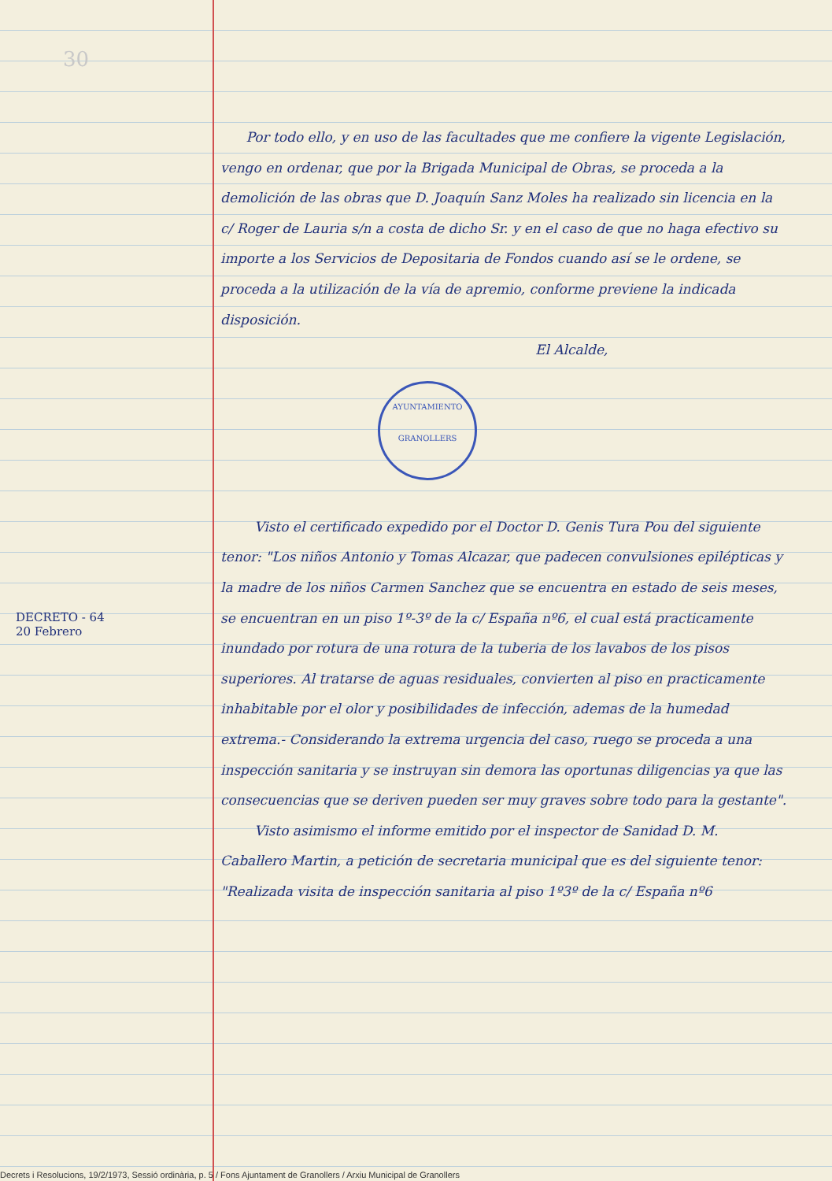30
DECRETO - 64
20 Febrero
Por todo ello, y en uso de las facultades que me confiere la vigente Legislación, vengo en ordenar, que por la Brigada Municipal de Obras, se proceda a la demolición de las obras que D. Joaquín Sanz Moles ha realizado sin licencia en la c/ Roger de Lauria s/n a costa de dicho Sr. y en el caso de que no haga efectivo su importe a los Servicios de Depositaria de Fondos cuando así se le ordene, se proceda a la utilización de la vía de apremio, conforme previene la indicada disposición.
El Alcalde,
AYUNTAMIENTO
GRANOLLERS
Visto el certificado expedido por el Doctor D. Genis Tura Pou del siguiente tenor: "Los niños Antonio y Tomas Alcazar, que padecen convulsiones epilépticas y la madre de los niños Carmen Sanchez que se encuentra en estado de seis meses, se encuentran en un piso 1º-3º de la c/ España nº6, el cual está practicamente inundado por rotura de una rotura de la tuberia de los lavabos de los pisos superiores. Al tratarse de aguas residuales, convierten al piso en practicamente inhabitable por el olor y posibilidades de infección, ademas de la humedad extrema.- Considerando la extrema urgencia del caso, ruego se proceda a una inspección sanitaria y se instruyan sin demora las oportunas diligencias ya que las consecuencias que se deriven pueden ser muy graves sobre todo para la gestante".
Visto asimismo el informe emitido por el inspector de Sanidad D. M. Caballero Martin, a petición de secretaria municipal que es del siguiente tenor: "Realizada visita de inspección sanitaria al piso 1º3º de la c/ España nº6
Decrets i Resolucions, 19/2/1973, Sessió ordinària, p. 5 / Fons Ajuntament de Granollers / Arxiu Municipal de Granollers